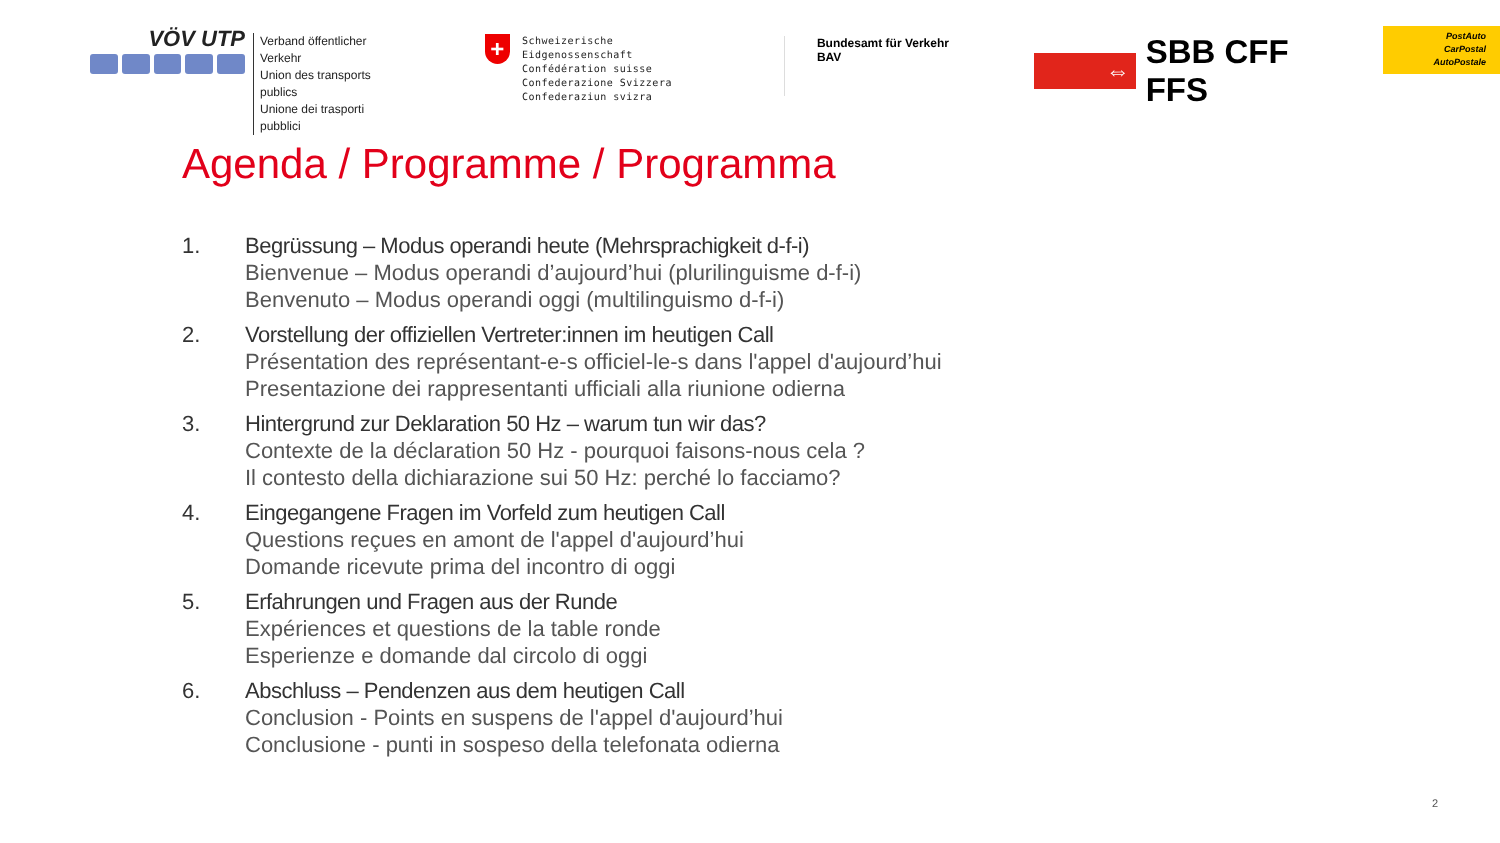VÖV UTP
Verband öffentlicher Verkehr
Union des transports publics
Unione dei trasporti pubblici
+
Schweizerische Eidgenossenschaft
Confédération suisse
Confederazione Svizzera
Confederaziun svizra
Bundesamt für Verkehr BAV
⇔
SBB CFF FFS
PostAuto
CarPostal
AutoPostale
Agenda / Programme / Programma
1. Begrüssung – Modus operandi heute (Mehrsprachigkeit d-f-i)
Bienvenue – Modus operandi d’aujourd’hui (plurilinguisme d-f-i)
Benvenuto – Modus operandi oggi (multilinguismo d-f-i)
2. Vorstellung der offiziellen Vertreter:innen im heutigen Call
Présentation des représentant-e-s officiel-le-s dans l'appel d'aujourd’hui
Presentazione dei rappresentanti ufficiali alla riunione odierna
3. Hintergrund zur Deklaration 50 Hz – warum tun wir das?
Contexte de la déclaration 50 Hz - pourquoi faisons-nous cela ?
Il contesto della dichiarazione sui 50 Hz: perché lo facciamo?
4. Eingegangene Fragen im Vorfeld zum heutigen Call
Questions reçues en amont de l'appel d'aujourd’hui
Domande ricevute prima del incontro di oggi
5. Erfahrungen und Fragen aus der Runde
Expériences et questions de la table ronde
Esperienze e domande dal circolo di oggi
6. Abschluss – Pendenzen aus dem heutigen Call
Conclusion - Points en suspens de l'appel d'aujourd’hui
Conclusione - punti in sospeso della telefonata odierna
2